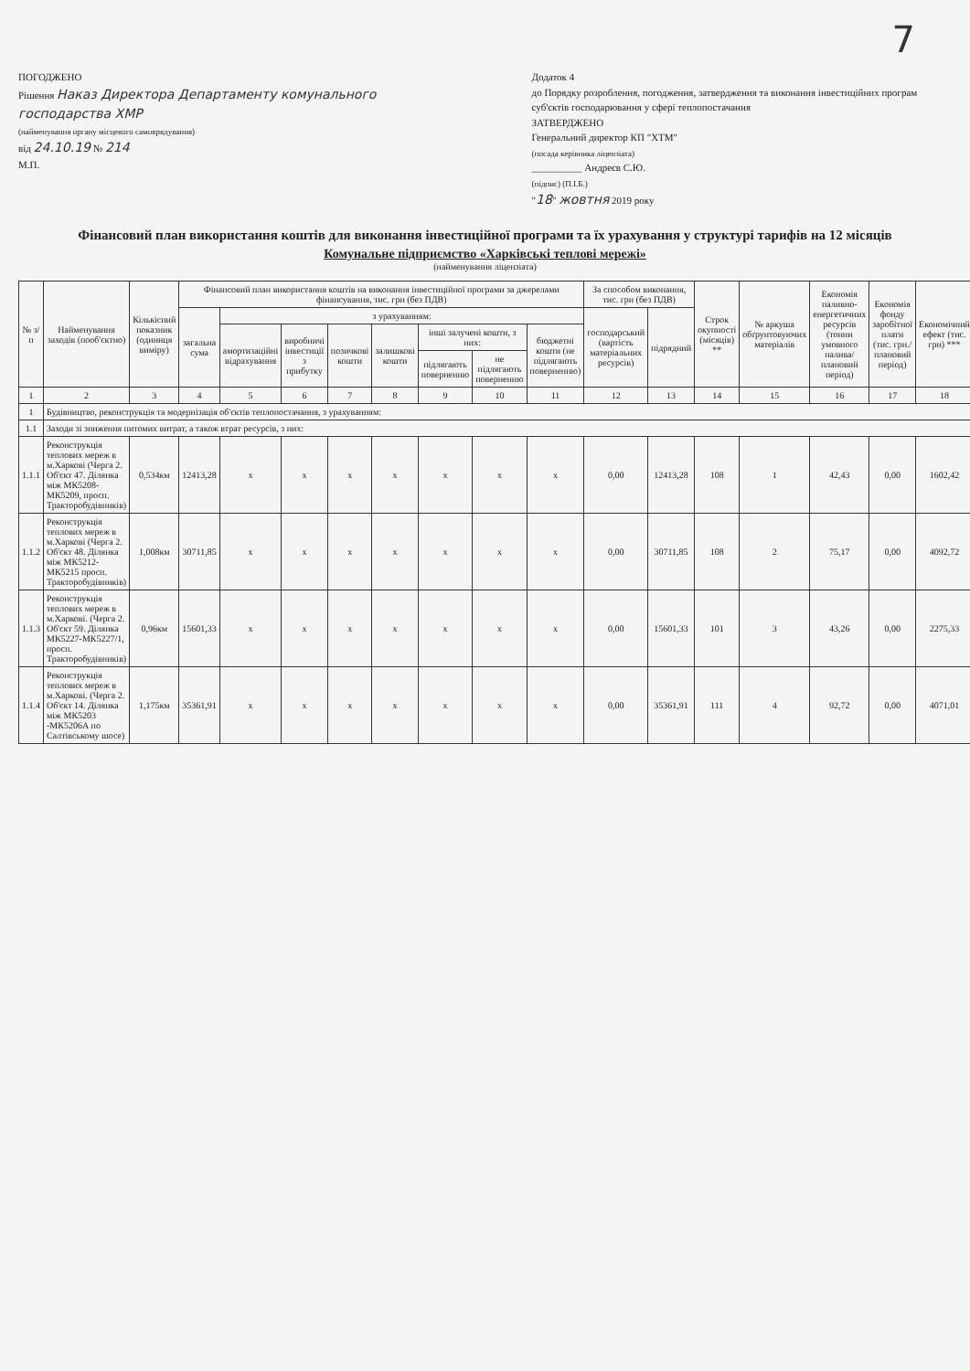7
ПОГОДЖЕНО
Рішення Наказ Директора Департаменту комунального господарства ХМР
(найменування органу місцевого самоврядування)
від 24.10.19 № 214
М.П.
Додаток 4
до Порядку розроблення, погодження, затвердження та виконання інвестиційних програм суб'єктів господарювання у сфері теплопостачання
ЗАТВЕРДЖЕНО
Генеральний директор КП "ХТМ"
(посада керівника ліцензіата)
__________ Андреєв С.Ю.
(підпис) (П.І.Б.)
"18" жовтня 2019 року
Фінансовий план використання коштів для виконання інвестиційної програми та їх урахування у структурі тарифів на 12 місяців
Комунальне підприємство «Харківські теплові мережі»
(найменування ліцензіата)
| № з/п | Найменування заходів (пооб'єктно) | Кількісний показник (одиниця виміру) | Фінансовий план використання коштів на виконання інвестиційної програми за джерелами фінансування, тис. грн (без ПДВ) | | | | | | | | За способом виконання, тис. грн (без ПДВ) | | Строк окупності (місяців) ** | № аркуша обґрунтовуючих матеріалів | Економія паливно-енергетичних ресурсів (тонни умовного палива/плановий період) | Економія фонду заробітної плати (тис. грн./плановий період) | Економічний ефект (тис. грн) *** |
| --- | --- | --- | --- | --- | --- | --- | --- | --- | --- | --- | --- | --- | --- | --- | --- | --- | --- |
| | | | загальна сума | з урахуванням: | | | | | | | господарський (вартість матеріальних ресурсів) | підрядний | | | | | |
| | | | | амортизаційні відрахування | виробничі інвестиції з прибутку | позичкові кошти | залишкові кошти | інші залучені кошти, з них: | | бюджетні кошти (не підлягають поверненню) | | | | | | | |
| | | | | | | | | підлягають поверненню | не підлягають поверненню | | | | | | | | |
| 1 | 2 | 3 | 4 | 5 | 6 | 7 | 8 | 9 | 10 | 11 | 12 | 13 | 14 | 15 | 16 | 17 | 18 |
| 1 | Будівництво, реконструкція та модернізація об'єктів теплопостачання, з урахуванням: | | | | | | | | | | | | | | | | |
| 1.1 | Заходи зі зниження питомих витрат, а також втрат ресурсів, з них: | | | | | | | | | | | | | | | | |
| 1.1.1 | Реконструкція теплових мереж в м.Харкові (Черга 2. Об'єкт 47. Ділянка між МК5208-МК5209, просп. Тракторобудівників) | 0,534км | 12413,28 | x | x | x | x | x | x | x | 0,00 | 12413,28 | 108 | 1 | 42,43 | 0,00 | 1602,42 |
| 1.1.2 | Реконструкція теплових мереж в м.Харкові (Черга 2. Об'єкт 48. Ділянка між МК5212-МК5215 просп. Тракторобудівників) | 1,008км | 30711,85 | x | x | x | x | x | x | x | 0,00 | 30711,85 | 108 | 2 | 75,17 | 0,00 | 4092,72 |
| 1.1.3 | Реконструкція теплових мереж в м.Харкові. (Черга 2. Об'єкт 59. Ділянка МК5227-МК5227/1, просп. Тракторобудівників) | 0,96км | 15601,33 | x | x | x | x | x | x | x | 0,00 | 15601,33 | 101 | 3 | 43,26 | 0,00 | 2275,33 |
| 1.1.4 | Реконструкція теплових мереж в м.Харкові. (Черга 2. Об'єкт 14. Ділянка між МК5203 -МК5206А по Салтівському шосе) | 1,175км | 35361,91 | x | x | x | x | x | x | x | 0,00 | 35361,91 | 111 | 4 | 92,72 | 0,00 | 4071,01 |